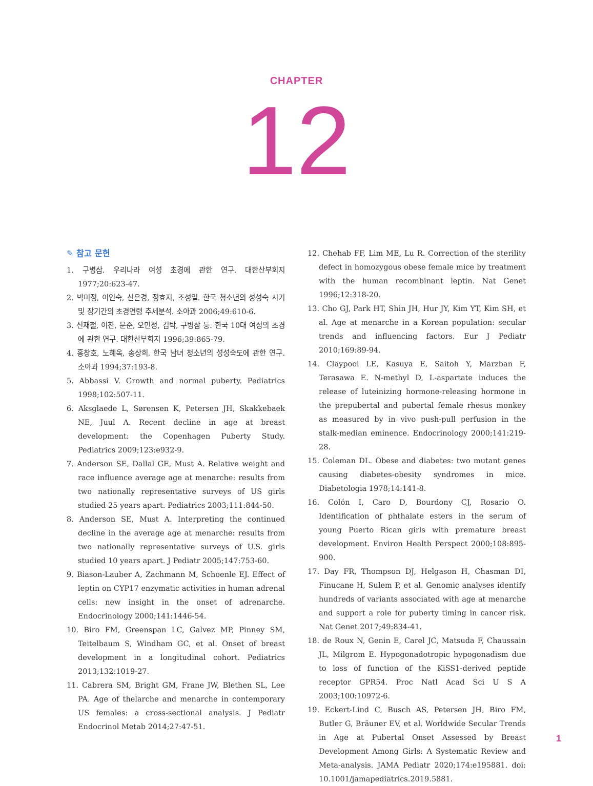CHAPTER
12
✎ 참고 문헌
1. 구병삼. 우리나라 여성 초경에 관한 연구. 대한산부회지 1977;20:623-47.
2. 박미정, 이인숙, 신은경, 정효지, 조성일. 한국 청소년의 성성숙 시기 및 장기간의 초경연령 추세분석. 소아과 2006;49:610-6.
3. 신재철, 이찬, 문준, 오민정, 김탁, 구병삼 등. 한국 10대 여성의 초경에 관한 연구. 대한산부회지 1996;39:865-79.
4. 홍창호, 노혜옥, 송상희. 한국 남녀 청소년의 성성숙도에 관한 연구. 소아과 1994;37:193-8.
5. Abbassi V. Growth and normal puberty. Pediatrics 1998;102:507-11.
6. Aksglaede L, Sørensen K, Petersen JH, Skakkebaek NE, Juul A. Recent decline in age at breast development: the Copenhagen Puberty Study. Pediatrics 2009;123:e932-9.
7. Anderson SE, Dallal GE, Must A. Relative weight and race influence average age at menarche: results from two nationally representative surveys of US girls studied 25 years apart. Pediatrics 2003;111:844-50.
8. Anderson SE, Must A. Interpreting the continued decline in the average age at menarche: results from two nationally representative surveys of U.S. girls studied 10 years apart. J Pediatr 2005;147:753-60.
9. Biason-Lauber A, Zachmann M, Schoenle EJ. Effect of leptin on CYP17 enzymatic activities in human adrenal cells: new insight in the onset of adrenarche. Endocrinology 2000;141:1446-54.
10. Biro FM, Greenspan LC, Galvez MP, Pinney SM, Teitelbaum S, Windham GC, et al. Onset of breast development in a longitudinal cohort. Pediatrics 2013;132:1019-27.
11. Cabrera SM, Bright GM, Frane JW, Blethen SL, Lee PA. Age of thelarche and menarche in contemporary US females: a cross-sectional analysis. J Pediatr Endocrinol Metab 2014;27:47-51.
12. Chehab FF, Lim ME, Lu R. Correction of the sterility defect in homozygous obese female mice by treatment with the human recombinant leptin. Nat Genet 1996;12:318-20.
13. Cho GJ, Park HT, Shin JH, Hur JY, Kim YT, Kim SH, et al. Age at menarche in a Korean population: secular trends and influencing factors. Eur J Pediatr 2010;169:89-94.
14. Claypool LE, Kasuya E, Saitoh Y, Marzban F, Terasawa E. N-methyl D, L-aspartate induces the release of luteinizing hormone-releasing hormone in the prepubertal and pubertal female rhesus monkey as measured by in vivo push-pull perfusion in the stalk-median eminence. Endocrinology 2000;141:219-28.
15. Coleman DL. Obese and diabetes: two mutant genes causing diabetes-obesity syndromes in mice. Diabetologia 1978;14:141-8.
16. Colón I, Caro D, Bourdony CJ, Rosario O. Identification of phthalate esters in the serum of young Puerto Rican girls with premature breast development. Environ Health Perspect 2000;108:895-900.
17. Day FR, Thompson DJ, Helgason H, Chasman DI, Finucane H, Sulem P, et al. Genomic analyses identify hundreds of variants associated with age at menarche and support a role for puberty timing in cancer risk. Nat Genet 2017;49:834-41.
18. de Roux N, Genin E, Carel JC, Matsuda F, Chaussain JL, Milgrom E. Hypogonadotropic hypogonadism due to loss of function of the KiSS1-derived peptide receptor GPR54. Proc Natl Acad Sci U S A 2003;100:10972-6.
19. Eckert-Lind C, Busch AS, Petersen JH, Biro FM, Butler G, Bräuner EV, et al. Worldwide Secular Trends in Age at Pubertal Onset Assessed by Breast Development Among Girls: A Systematic Review and Meta-analysis. JAMA Pediatr 2020;174:e195881. doi: 10.1001/jamapediatrics.2019.5881.
1